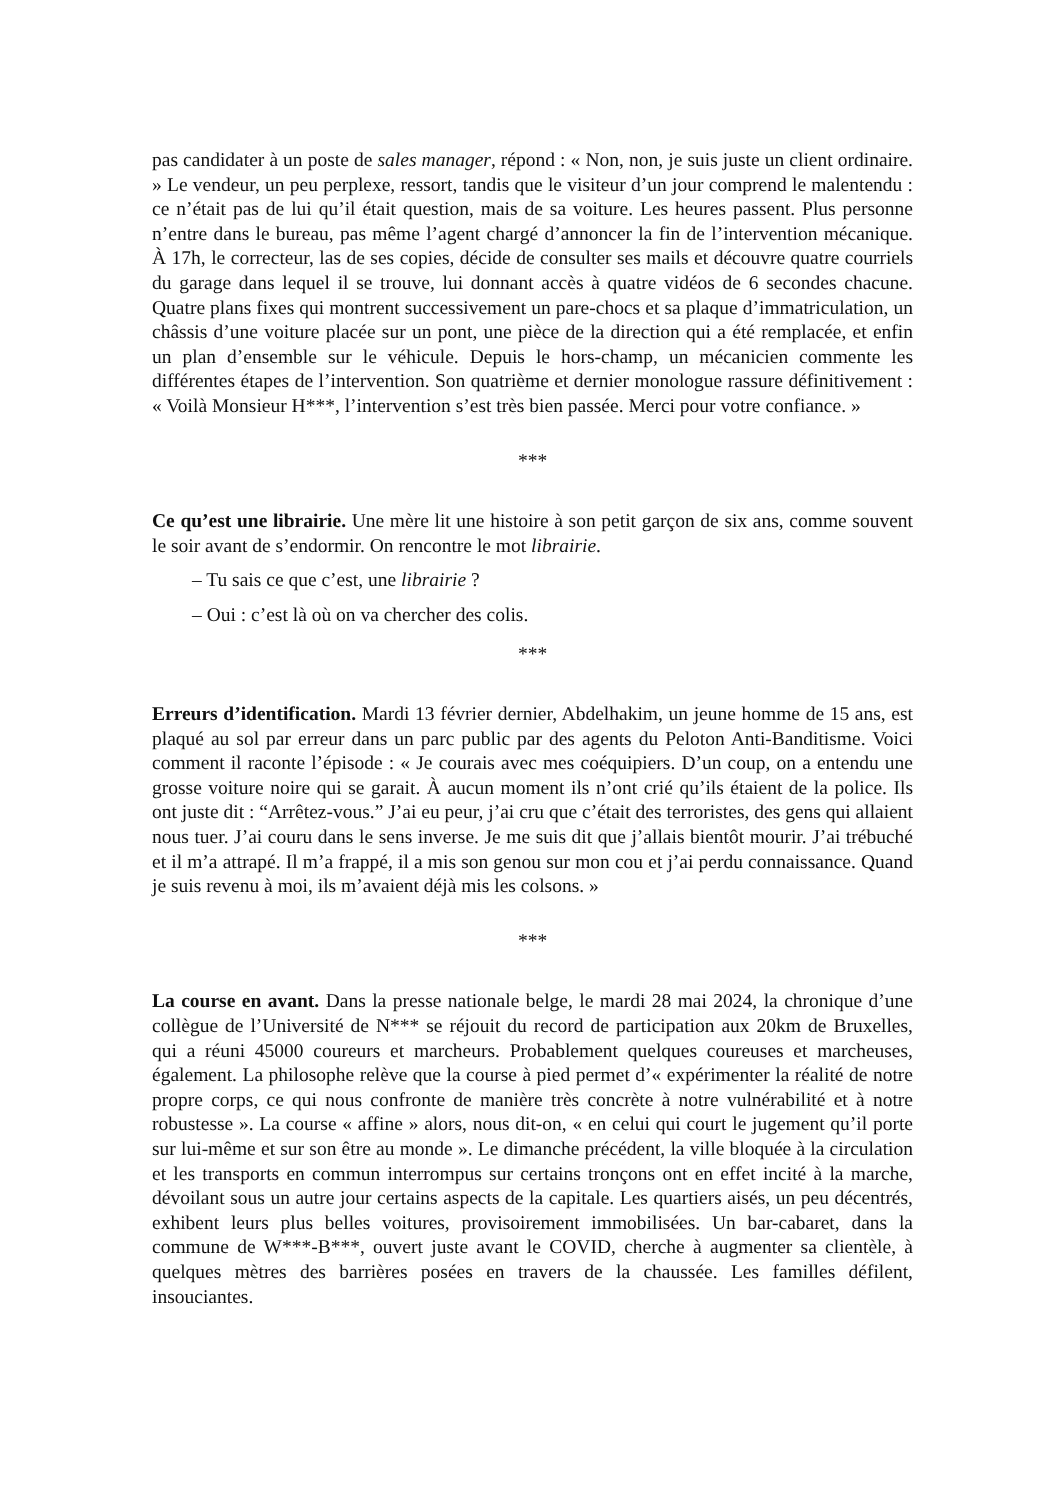pas candidater à un poste de sales manager, répond : « Non, non, je suis juste un client ordinaire. » Le vendeur, un peu perplexe, ressort, tandis que le visiteur d’un jour comprend le malentendu : ce n’était pas de lui qu’il était question, mais de sa voiture. Les heures passent. Plus personne n’entre dans le bureau, pas même l’agent chargé d’annoncer la fin de l’intervention mécanique. À 17h, le correcteur, las de ses copies, décide de consulter ses mails et découvre quatre courriels du garage dans lequel il se trouve, lui donnant accès à quatre vidéos de 6 secondes chacune. Quatre plans fixes qui montrent successivement un pare-chocs et sa plaque d’immatriculation, un châssis d’une voiture placée sur un pont, une pièce de la direction qui a été remplacée, et enfin un plan d’ensemble sur le véhicule. Depuis le hors-champ, un mécanicien commente les différentes étapes de l’intervention. Son quatrième et dernier monologue rassure définitivement : « Voilà Monsieur H***, l’intervention s’est très bien passée. Merci pour votre confiance. »
***
Ce qu’est une librairie. Une mère lit une histoire à son petit garçon de six ans, comme souvent le soir avant de s’endormir. On rencontre le mot librairie.
– Tu sais ce que c’est, une librairie ?
– Oui : c’est là où on va chercher des colis.
***
Erreurs d’identification. Mardi 13 février dernier, Abdelhakim, un jeune homme de 15 ans, est plaqué au sol par erreur dans un parc public par des agents du Peloton Anti-Banditisme. Voici comment il raconte l’épisode : « Je courais avec mes coéquipiers. D’un coup, on a entendu une grosse voiture noire qui se garait. À aucun moment ils n’ont crié qu’ils étaient de la police. Ils ont juste dit : “Arrêtez-vous.” J’ai eu peur, j’ai cru que c’était des terroristes, des gens qui allaient nous tuer. J’ai couru dans le sens inverse. Je me suis dit que j’allais bientôt mourir. J’ai trébuché et il m’a attrapé. Il m’a frappé, il a mis son genou sur mon cou et j’ai perdu connaissance. Quand je suis revenu à moi, ils m’avaient déjà mis les colsons. »
***
La course en avant. Dans la presse nationale belge, le mardi 28 mai 2024, la chronique d’une collègue de l’Université de N*** se réjouit du record de participation aux 20km de Bruxelles, qui a réuni 45000 coureurs et marcheurs. Probablement quelques coureuses et marcheuses, également. La philosophe relève que la course à pied permet d’« expérimenter la réalité de notre propre corps, ce qui nous confronte de manière très concrète à notre vulnérabilité et à notre robustesse ». La course « affine » alors, nous dit-on, « en celui qui court le jugement qu’il porte sur lui-même et sur son être au monde ». Le dimanche précédent, la ville bloquée à la circulation et les transports en commun interrompus sur certains tronçons ont en effet incité à la marche, dévoilant sous un autre jour certains aspects de la capitale. Les quartiers aisés, un peu décentrés, exhibent leurs plus belles voitures, provisoirement immobilisées. Un bar-cabaret, dans la commune de W***-B***, ouvert juste avant le COVID, cherche à augmenter sa clientèle, à quelques mètres des barrières posées en travers de la chaussée. Les familles défilent, insouciantes.